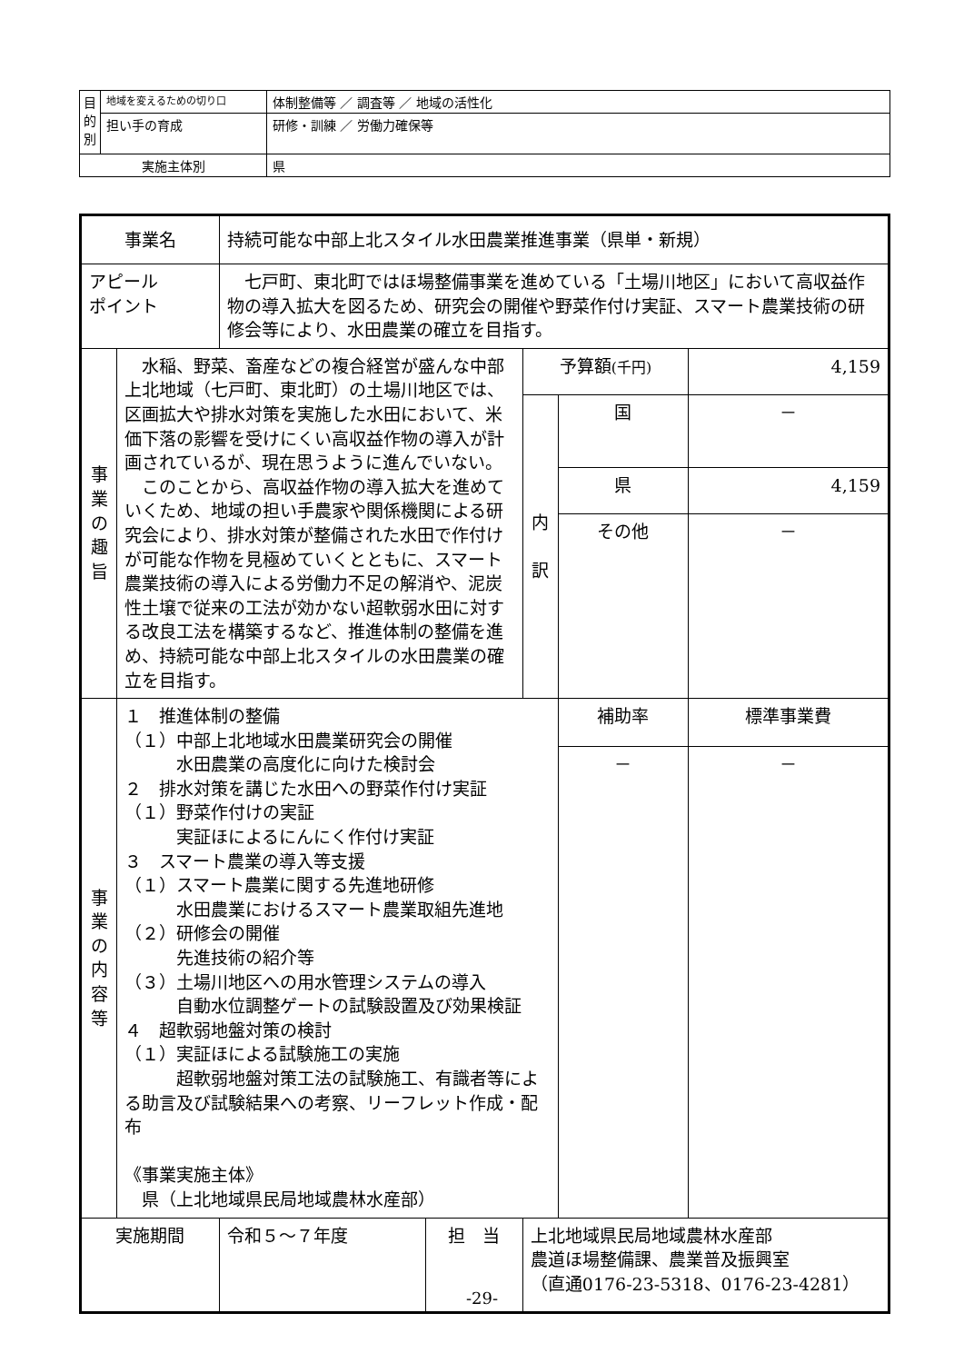| 目 的 別 | 地域を変えるための切り口 | 体制整備等 ／ 調査等 ／ 地域の活性化 |
| | 担い手の育成 | 研修・訓練 ／ 労働力確保等 |
| 実施主体別 | | 県 |
| 事業名 | | 持続可能な中部上北スタイル水田農業推進事業（県単・新規） | | | | |
| アピール ポイント | | 七戸町、東北町ではほ場整備事業を進めている「土場川地区」において高収益作物の導入拡大を図るため、研究会の開催や野菜作付け実証、スマート農業技術の研修会等により、水田農業の確立を目指す。 | | | | |
| 事 業 の 趣 旨 | 水稲、野菜、畜産などの複合経営が盛んな中部上北地域（七戸町、東北町）の土場川地区では、区画拡大や排水対策を実施した水田において、米価下落の影響を受けにくい高収益作物の導入が計画されているが、現在思うように進んでいない。 このことから、高収益作物の導入拡大を進めていくため、地域の担い手農家や関係機関による研究会により、排水対策が整備された水田で作付けが可能な作物を見極めていくとともに、スマート農業技術の導入による労働力不足の解消や、泥炭性土壌で従来の工法が効かない超軟弱水田に対する改良工法を構築するなど、推進体制の整備を進め、持続可能な中部上北スタイルの水田農業の確立を目指す。 | | | 予算額 (千円) | | 4,159 |
| | | | | 内 訳 | 国 | － |
| | | | | | 県 | 4,159 |
| | | | | | その他 | － |
| 事 業 の 内 容 等 | １ 推進体制の整備 （１）中部上北地域水田農業研究会の開催 水田農業の高度化に向けた検討会 ２ 排水対策を講じた水田への野菜作付け実証 （１）野菜作付けの実証 実証ほによるにんにく作付け実証 ３ スマート農業の導入等支援 （１）スマート農業に関する先進地研修 水田農業におけるスマート農業取組先進地 （２）研修会の開催 先進技術の紹介等 （３）土場川地区への用水管理システムの導入 自動水位調整ゲートの試験設置及び効果検証 ４ 超軟弱地盤対策の検討 （１）実証ほによる試験施工の実施 超軟弱地盤対策工法の試験施工、有識者等による助言及び試験結果への考察、リーフレット作成・配布 《事業実施主体》 県（上北地域県民局地域農林水産部） | | | | 補助率 | 標準事業費 |
| | | | | | － | － |
| 実施期間 | | 令和５～７年度 | 担 当 | 上北地域県民局地域農林水産部 農道ほ場整備課、農業普及振興室 （直通0176-23-5318、0176-23-4281） | | |
-29-